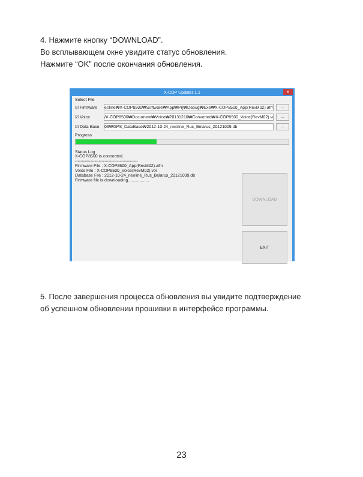4. Нажмите кнопку “DOWNLOAD”.
Во всплывающем окне увидите статус обновления.
Нажмите “OK” после окончания обновления.
X-COP Updater 1.1 ✕
Select File
☑ Firmware eoline₩X-COP8500₩Software₩App₩Prj₩Debug₩Exe₩X-COP8500_App(RevM02).afm...
☑ Voice /X-COP8500₩Document₩Voice₩20131210₩Converted₩X-COP8500_Voice(RevM02).voi...
☑ Data Base 06₩GPS_DataBase₩2012-10-24_neoline_Rus_Belarus_20121009.db...
Progress
Status Log
X-COP8500 is connected.
---------------------------------------------
Firmware File : X-COP8500_App(RevM02).afm
Voice File : X-COP8500_Voice(RevM02).voi
Database File : 2012-10-24_neoline_Rus_Belarus_20121009.db
Firmware file is downloading..................
DOWNLOAD
EXIT
5. После завершения процесса обновления вы увидите подтверждение
об успешном обновлении прошивки в интерфейсе программы.
23